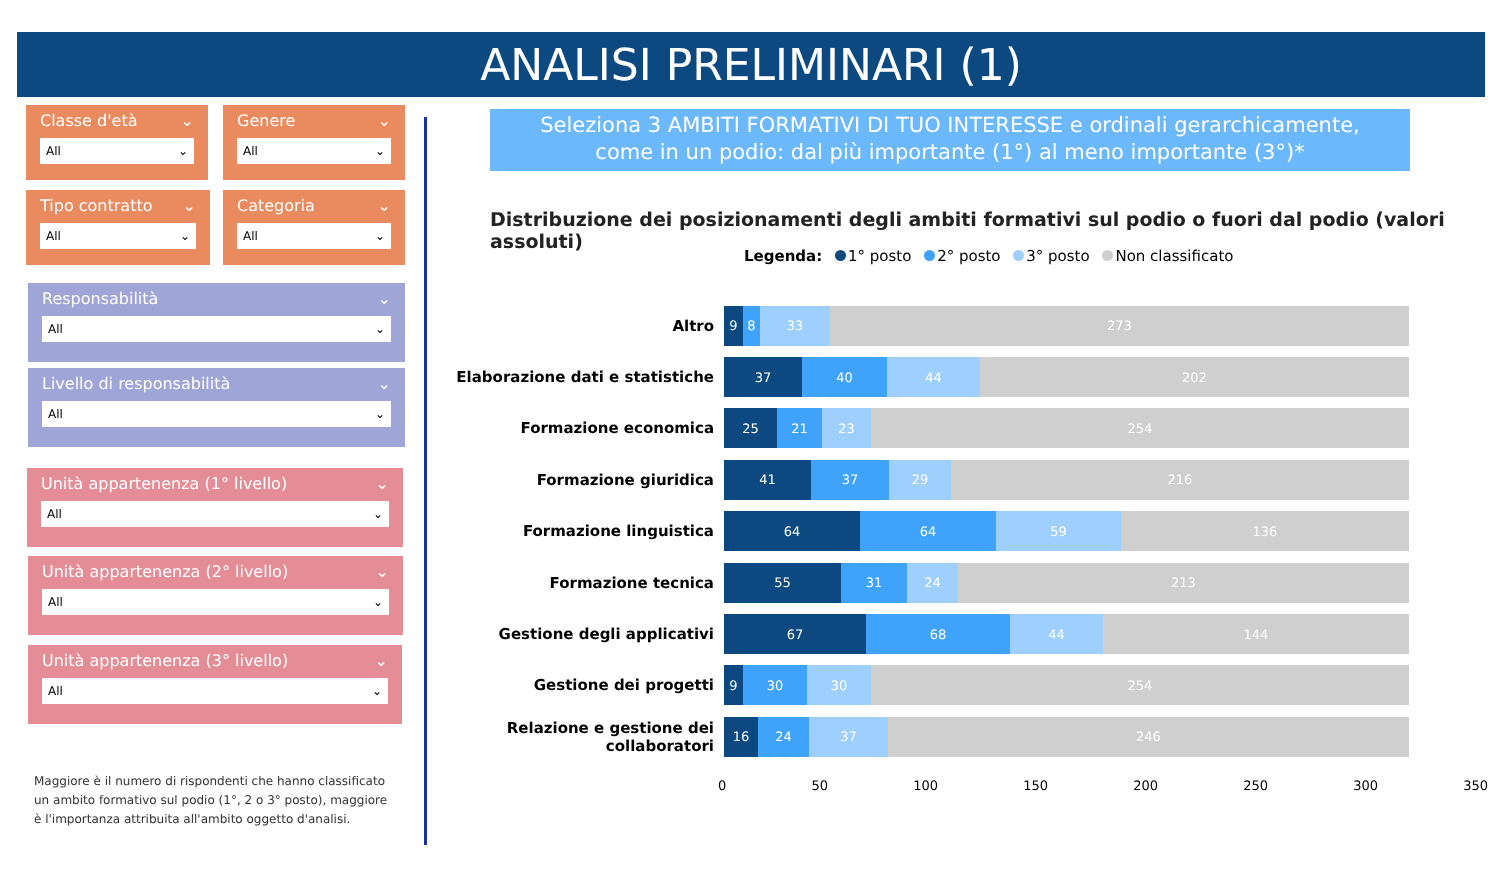ANALISI PRELIMINARI (1)
Classe d'età ⌄
All ⌄
Genere ⌄
All ⌄
Tipo contratto ⌄
All ⌄
Categoria ⌄
All ⌄
Responsabilità ⌄
All ⌄
Livello di responsabilità ⌄
All ⌄
Unità appartenenza (1° livello) ⌄
All ⌄
Unità appartenenza (2° livello) ⌄
All ⌄
Unità appartenenza (3° livello) ⌄
All ⌄
Maggiore è il numero di rispondenti che hanno classificato un ambito formativo sul podio (1°, 2 o 3° posto), maggiore è l'importanza attribuita all'ambito oggetto d'analisi.
Seleziona 3 AMBITI FORMATIVI DI TUO INTERESSE e ordinali gerarchicamente,
come in un podio: dal più importante (1°) al meno importante (3°)*
Distribuzione dei posizionamenti degli ambiti formativi sul podio o fuori dal podio (valori assoluti)
Legenda: 1° posto 2° posto 3° posto Non classificato
Altro
9 8 33 273
Elaborazione dati e statistiche
37 40 44 202
Formazione economica
25 21 23 254
Formazione giuridica
41 37 29 216
Formazione linguistica
64 64 59 136
Formazione tecnica
55 31 24 213
Gestione degli applicativi
67 68 44 144
Gestione dei progetti
9 30 30 254
Relazione e gestione dei collaboratori
16 24 37 246
0 50 100 150 200 250 300 350